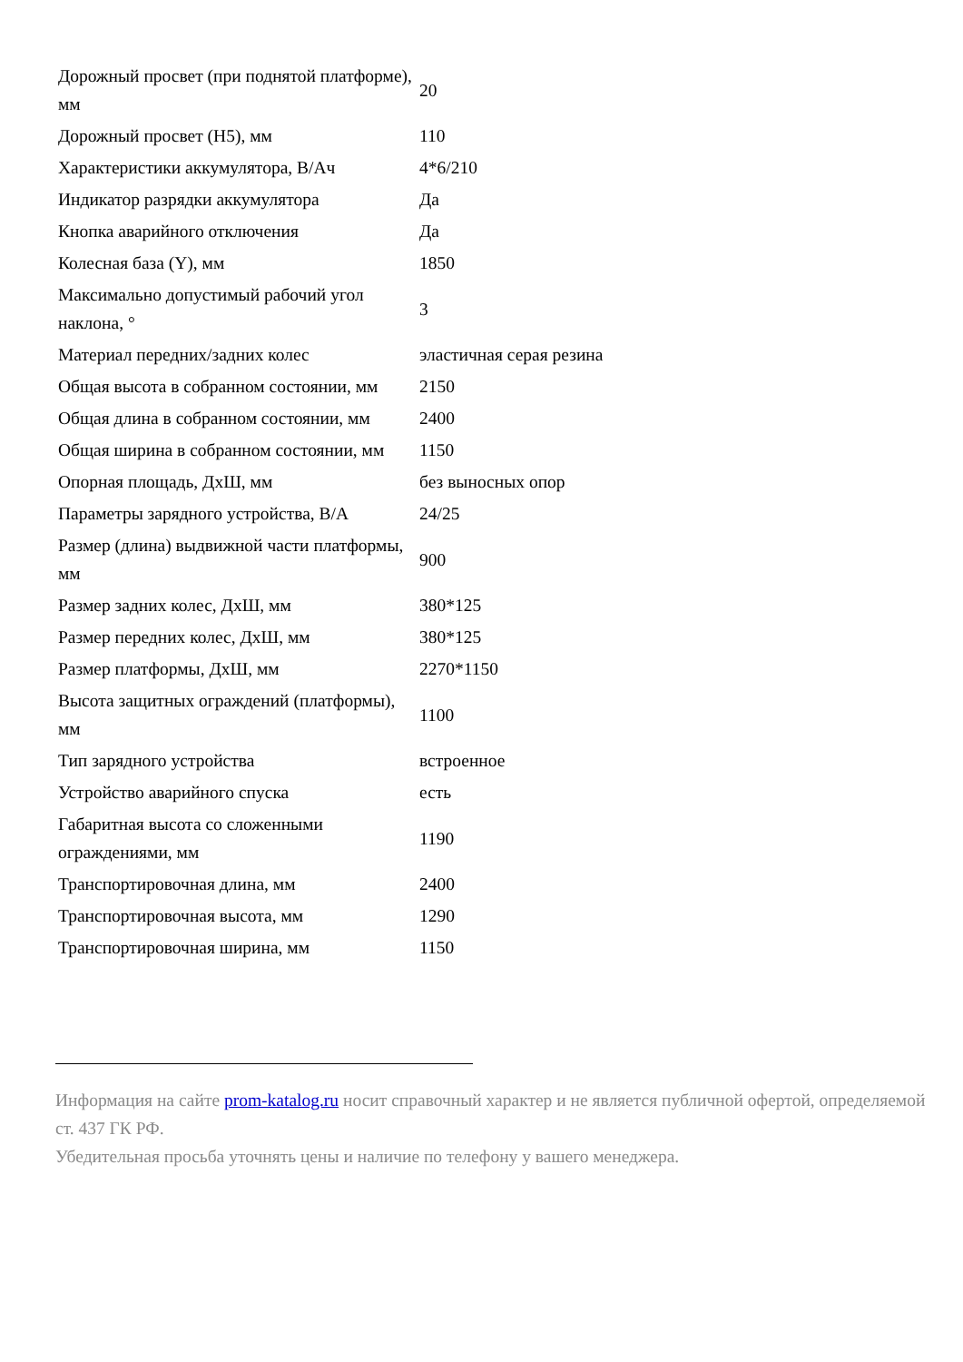| Дорожный просвет (при поднятой платформе), мм | 20 |
| Дорожный просвет (H5), мм | 110 |
| Характеристики аккумулятора, В/Ач | 4*6/210 |
| Индикатор разрядки аккумулятора | Да |
| Кнопка аварийного отключения | Да |
| Колесная база (Y), мм | 1850 |
| Максимально допустимый рабочий угол наклона, ° | 3 |
| Материал передних/задних колес | эластичная серая резина |
| Общая высота в собранном состоянии, мм | 2150 |
| Общая длина в собранном состоянии, мм | 2400 |
| Общая ширина в собранном состоянии, мм | 1150 |
| Опорная площадь, ДхШ, мм | без выносных опор |
| Параметры зарядного устройства, В/А | 24/25 |
| Размер (длина) выдвижной части платформы, мм | 900 |
| Размер задних колес, ДхШ, мм | 380*125 |
| Размер передних колес, ДхШ, мм | 380*125 |
| Размер платформы, ДхШ, мм | 2270*1150 |
| Высота защитных ограждений (платформы), мм | 1100 |
| Тип зарядного устройства | встроенное |
| Устройство аварийного спуска | есть |
| Габаритная высота со сложенными ограждениями, мм | 1190 |
| Транспортировочная длина, мм | 2400 |
| Транспортировочная высота, мм | 1290 |
| Транспортировочная ширина, мм | 1150 |
Информация на сайте prom-katalog.ru носит справочный характер и не является публичной офертой, определяемой ст. 437 ГК РФ.
Убедительная просьба уточнять цены и наличие по телефону у вашего менеджера.